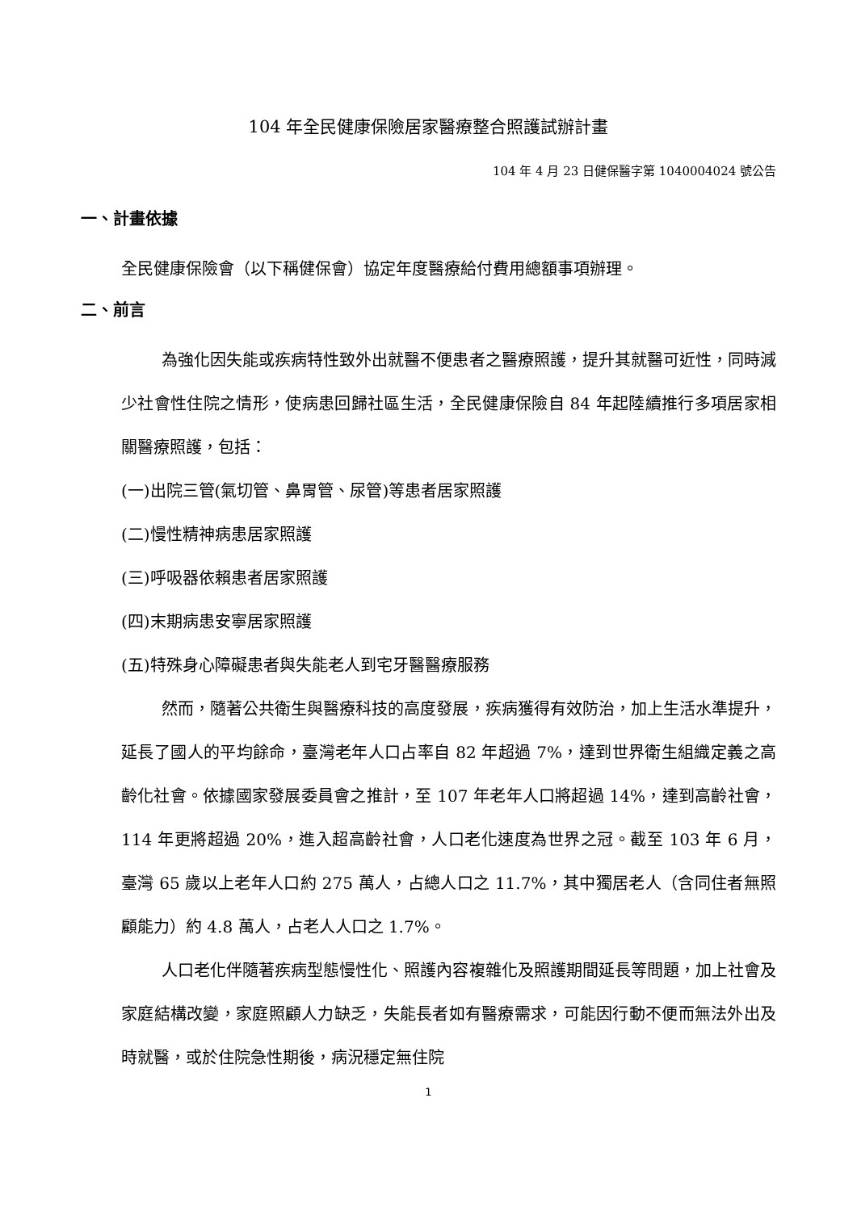104 年全民健康保險居家醫療整合照護試辦計畫
104 年 4 月 23 日健保醫字第 1040004024 號公告
一、計畫依據
全民健康保險會（以下稱健保會）協定年度醫療給付費用總額事項辦理。
二、前言
為強化因失能或疾病特性致外出就醫不便患者之醫療照護，提升其就醫可近性，同時減少社會性住院之情形，使病患回歸社區生活，全民健康保險自 84 年起陸續推行多項居家相關醫療照護，包括：
(一)出院三管(氣切管、鼻胃管、尿管)等患者居家照護
(二)慢性精神病患居家照護
(三)呼吸器依賴患者居家照護
(四)末期病患安寧居家照護
(五)特殊身心障礙患者與失能老人到宅牙醫醫療服務
然而，隨著公共衛生與醫療科技的高度發展，疾病獲得有效防治，加上生活水準提升，延長了國人的平均餘命，臺灣老年人口占率自 82 年超過 7%，達到世界衛生組織定義之高齡化社會。依據國家發展委員會之推計，至 107 年老年人口將超過 14%，達到高齡社會，114 年更將超過 20%，進入超高齡社會，人口老化速度為世界之冠。截至 103 年 6 月，臺灣 65 歲以上老年人口約 275 萬人，占總人口之 11.7%，其中獨居老人（含同住者無照顧能力）約 4.8 萬人，占老人人口之 1.7%。
人口老化伴隨著疾病型態慢性化、照護內容複雜化及照護期間延長等問題，加上社會及家庭結構改變，家庭照顧人力缺乏，失能長者如有醫療需求，可能因行動不便而無法外出及時就醫，或於住院急性期後，病況穩定無住院
1